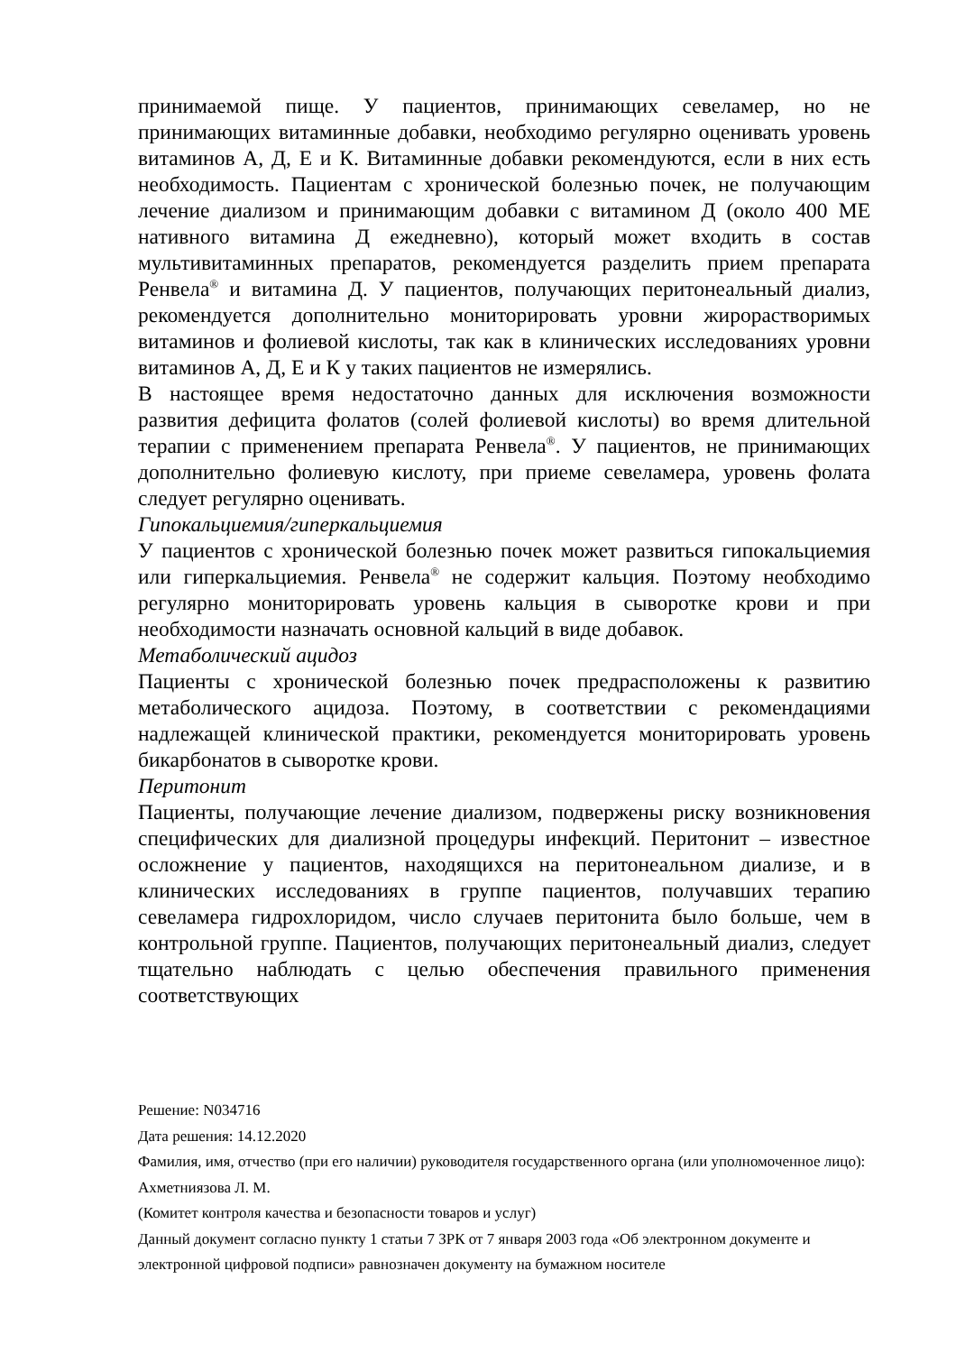принимаемой пище. У пациентов, принимающих севеламер, но не принимающих витаминные добавки, необходимо регулярно оценивать уровень витаминов А, Д, Е и К. Витаминные добавки рекомендуются, если в них есть необходимость. Пациентам с хронической болезнью почек, не получающим лечение диализом и принимающим добавки с витамином Д (около 400 МЕ нативного витамина Д ежедневно), который может входить в состав мультивитаминных препаратов, рекомендуется разделить прием препарата Ренвела<sup>®</sup> и витамина Д. У пациентов, получающих перитонеальный диализ, рекомендуется дополнительно мониторировать уровни жирорастворимых витаминов и фолиевой кислоты, так как в клинических исследованиях уровни витаминов А, Д, Е и К у таких пациентов не измерялись.
В настоящее время недостаточно данных для исключения возможности развития дефицита фолатов (солей фолиевой кислоты) во время длительной терапии с применением препарата Ренвела<sup>®</sup>. У пациентов, не принимающих дополнительно фолиевую кислоту, при приеме севеламера, уровень фолата следует регулярно оценивать.
Гипокальциемия/гиперкальциемия
У пациентов с хронической болезнью почек может развиться гипокальциемия или гиперкальциемия. Ренвела<sup>®</sup> не содержит кальция. Поэтому необходимо регулярно мониторировать уровень кальция в сыворотке крови и при необходимости назначать основной кальций в виде добавок.
Метаболический ацидоз
Пациенты с хронической болезнью почек предрасположены к развитию метаболического ацидоза. Поэтому, в соответствии с рекомендациями надлежащей клинической практики, рекомендуется мониторировать уровень бикарбонатов в сыворотке крови.
Перитонит
Пациенты, получающие лечение диализом, подвержены риску возникновения специфических для диализной процедуры инфекций. Перитонит – известное осложнение у пациентов, находящихся на перитонеальном диализе, и в клинических исследованиях в группе пациентов, получавших терапию севеламера гидрохлоридом, число случаев перитонита было больше, чем в контрольной группе. Пациентов, получающих перитонеальный диализ, следует тщательно наблюдать с целью обеспечения правильного применения соответствующих
Решение: N034716
Дата решения: 14.12.2020
Фамилия, имя, отчество (при его наличии) руководителя государственного органа (или уполномоченное лицо): Ахметниязова Л. М.
(Комитет контроля качества и безопасности товаров и услуг)
Данный документ согласно пункту 1 статьи 7 ЗРК от 7 января 2003 года «Об электронном документе и электронной цифровой подписи» равнозначен документу на бумажном носителе